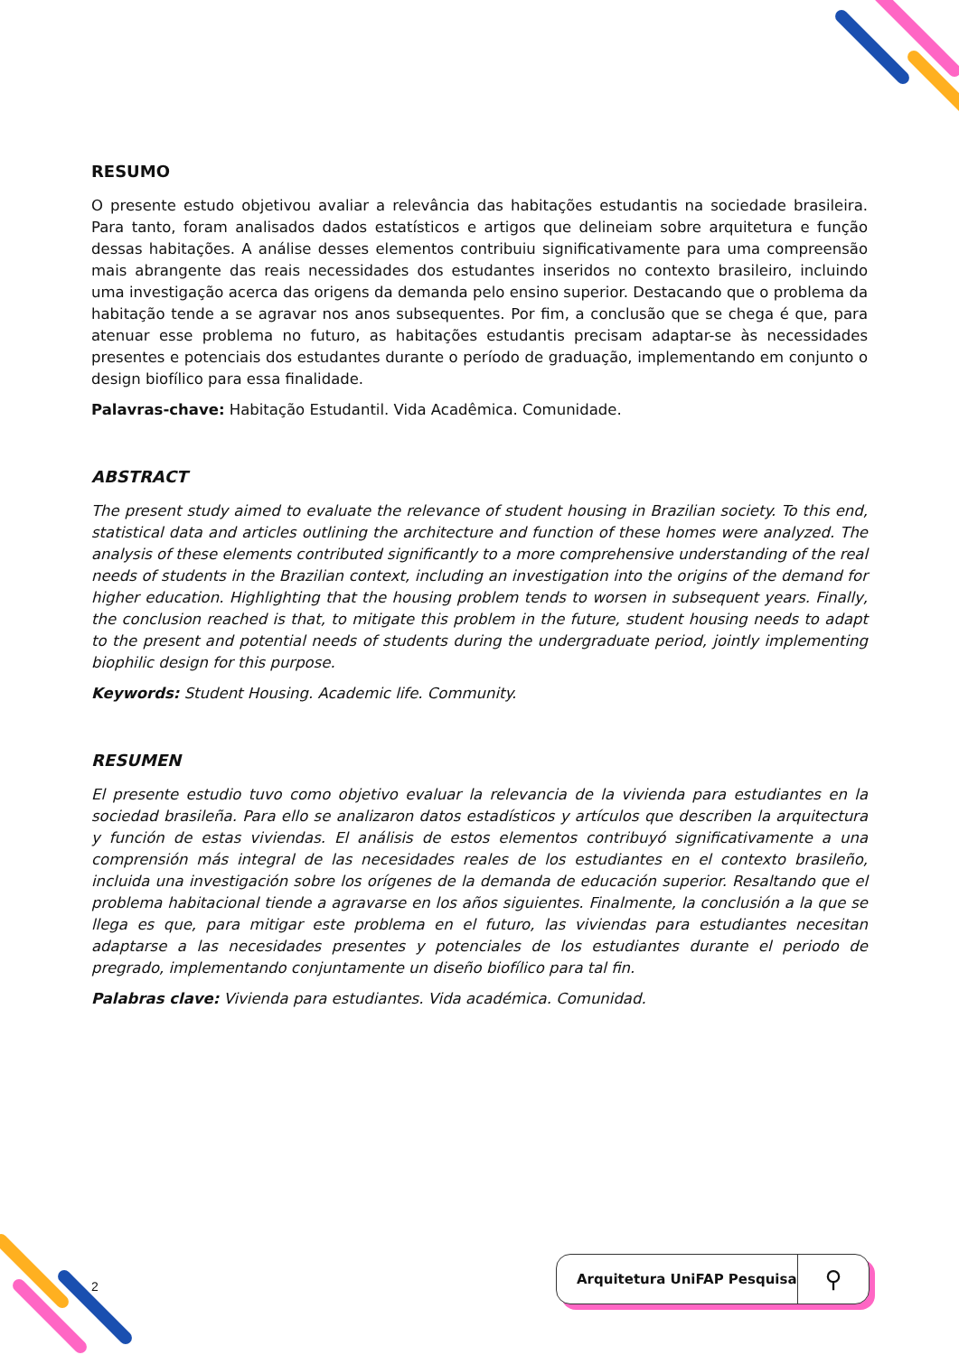RESUMO
O presente estudo objetivou avaliar a relevância das habitações estudantis na sociedade brasileira. Para tanto, foram analisados dados estatísticos e artigos que delineiam sobre arquitetura e função dessas habitações. A análise desses elementos contribuiu significativamente para uma compreensão mais abrangente das reais necessidades dos estudantes inseridos no contexto brasileiro, incluindo uma investigação acerca das origens da demanda pelo ensino superior. Destacando que o problema da habitação tende a se agravar nos anos subsequentes. Por fim, a conclusão que se chega é que, para atenuar esse problema no futuro, as habitações estudantis precisam adaptar-se às necessidades presentes e potenciais dos estudantes durante o período de graduação, implementando em conjunto o design biofílico para essa finalidade.
Palavras-chave: Habitação Estudantil. Vida Acadêmica. Comunidade.
ABSTRACT
The present study aimed to evaluate the relevance of student housing in Brazilian society. To this end, statistical data and articles outlining the architecture and function of these homes were analyzed. The analysis of these elements contributed significantly to a more comprehensive understanding of the real needs of students in the Brazilian context, including an investigation into the origins of the demand for higher education. Highlighting that the housing problem tends to worsen in subsequent years. Finally, the conclusion reached is that, to mitigate this problem in the future, student housing needs to adapt to the present and potential needs of students during the undergraduate period, jointly implementing biophilic design for this purpose.
Keywords: Student Housing. Academic life. Community.
RESUMEN
El presente estudio tuvo como objetivo evaluar la relevancia de la vivienda para estudiantes en la sociedad brasileña. Para ello se analizaron datos estadísticos y artículos que describen la arquitectura y función de estas viviendas. El análisis de estos elementos contribuyó significativamente a una comprensión más integral de las necesidades reales de los estudiantes en el contexto brasileño, incluida una investigación sobre los orígenes de la demanda de educación superior. Resaltando que el problema habitacional tiende a agravarse en los años siguientes. Finalmente, la conclusión a la que se llega es que, para mitigar este problema en el futuro, las viviendas para estudiantes necesitan adaptarse a las necesidades presentes y potenciales de los estudiantes durante el periodo de pregrado, implementando conjuntamente un diseño biofílico para tal fin.
Palabras clave: Vivienda para estudiantes. Vida académica. Comunidad.
2
Arquitetura UniFAP Pesquisa ⚲